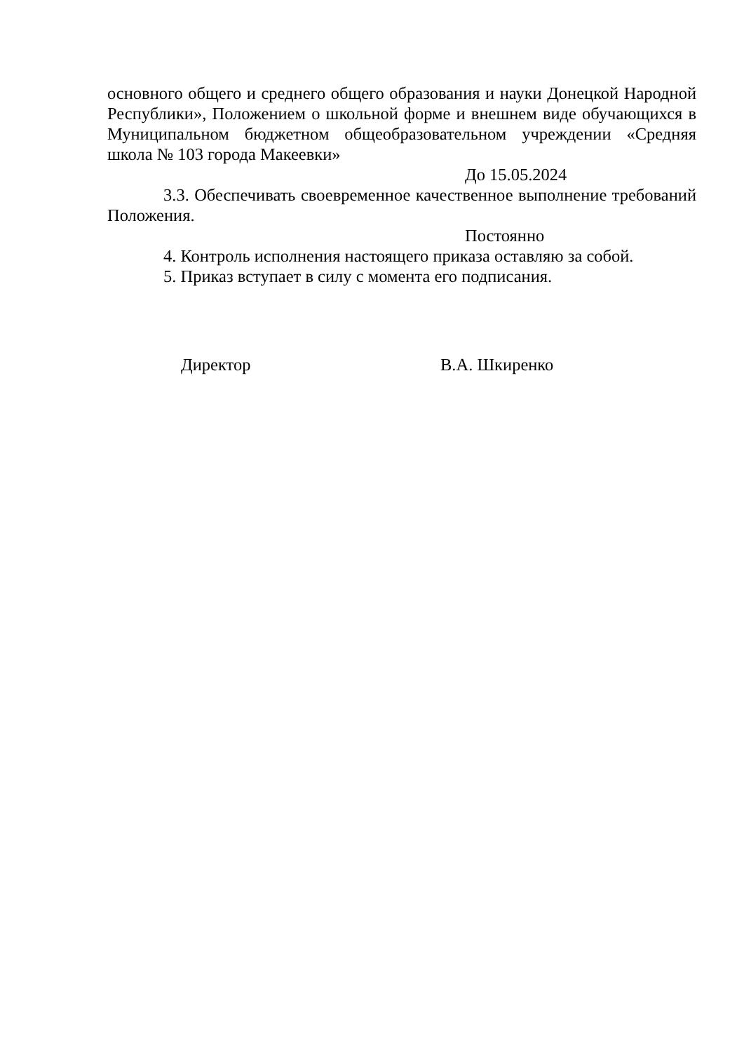основного общего и среднего общего образования и науки Донецкой Народной Республики», Положением о школьной форме и внешнем виде обучающихся в Муниципальном бюджетном общеобразовательном учреждении «Средняя школа № 103 города Макеевки»
До 15.05.2024
3.3. Обеспечивать своевременное качественное выполнение требований Положения.
Постоянно
4. Контроль исполнения настоящего приказа оставляю за собой.
5. Приказ вступает в силу с момента его подписания.
Директор В.А. Шкиренко